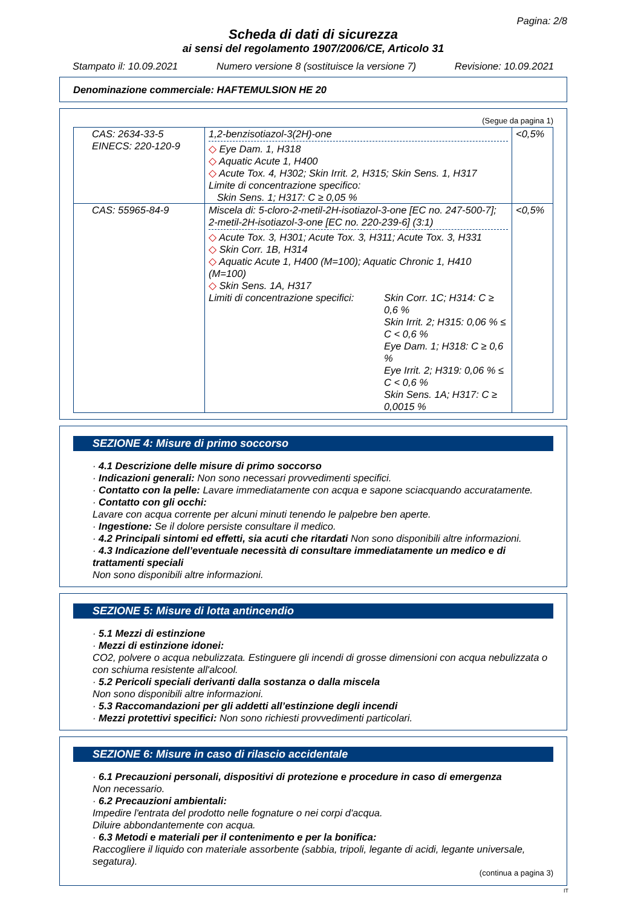Pagina: 2/8
Scheda di dati di sicurezza
ai sensi del regolamento 1907/2006/CE, Articolo 31
Stampato il: 10.09.2021 Numero versione 8 (sostituisce la versione 7) Revisione: 10.09.2021
Denominazione commerciale: HAFTEMULSION HE 20
(Segue da pagina 1)
| CAS: 2634-33-5 EINECS: 220-120-9 | 1,2-benzisotiazol-3(2H)-one ◇ Eye Dam. 1, H318 ◇ Aquatic Acute 1, H400 ◇ Acute Tox. 4, H302; Skin Irrit. 2, H315; Skin Sens. 1, H317 Limite di concentrazione specifico: Skin Sens. 1; H317: C ≥ 0,05 % | <0,5% |
| CAS: 55965-84-9 | Miscela di: 5-cloro-2-metil-2H-isotiazol-3-one [EC no. 247-500-7]; 2-metil-2H-isotiazol-3-one [EC no. 220-239-6] (3:1) ◇ Acute Tox. 3, H301; Acute Tox. 3, H311; Acute Tox. 3, H331 ◇ Skin Corr. 1B, H314 ◇ Aquatic Acute 1, H400 (M=100); Aquatic Chronic 1, H410 (M=100) ◇ Skin Sens. 1A, H317 Limiti di concentrazione specifici: Skin Corr. 1C; H314: C ≥ 0,6 % Skin Irrit. 2; H315: 0,06 % ≤ C < 0,6 % Eye Dam. 1; H318: C ≥ 0,6 % Eye Irrit. 2; H319: 0,06 % ≤ C < 0,6 % Skin Sens. 1A; H317: C ≥ 0,0015 % | <0,5% |
SEZIONE 4: Misure di primo soccorso
· 4.1 Descrizione delle misure di primo soccorso
· Indicazioni generali: Non sono necessari provvedimenti specifici.
· Contatto con la pelle: Lavare immediatamente con acqua e sapone sciacquando accuratamente.
· Contatto con gli occhi:
Lavare con acqua corrente per alcuni minuti tenendo le palpebre ben aperte.
· Ingestione: Se il dolore persiste consultare il medico.
· 4.2 Principali sintomi ed effetti, sia acuti che ritardati Non sono disponibili altre informazioni.
· 4.3 Indicazione dell’eventuale necessità di consultare immediatamente un medico e di trattamenti speciali
Non sono disponibili altre informazioni.
SEZIONE 5: Misure di lotta antincendio
· 5.1 Mezzi di estinzione
· Mezzi di estinzione idonei:
CO2, polvere o acqua nebulizzata. Estinguere gli incendi di grosse dimensioni con acqua nebulizzata o con schiuma resistente all'alcool.
· 5.2 Pericoli speciali derivanti dalla sostanza o dalla miscela
Non sono disponibili altre informazioni.
· 5.3 Raccomandazioni per gli addetti all’estinzione degli incendi
· Mezzi protettivi specifici: Non sono richiesti provvedimenti particolari.
SEZIONE 6: Misure in caso di rilascio accidentale
· 6.1 Precauzioni personali, dispositivi di protezione e procedure in caso di emergenza
Non necessario.
· 6.2 Precauzioni ambientali:
Impedire l'entrata del prodotto nelle fognature o nei corpi d'acqua.
Diluire abbondantemente con acqua.
· 6.3 Metodi e materiali per il contenimento e per la bonifica:
Raccogliere il liquido con materiale assorbente (sabbia, tripoli, legante di acidi, legante universale, segatura).
(continua a pagina 3)
IT